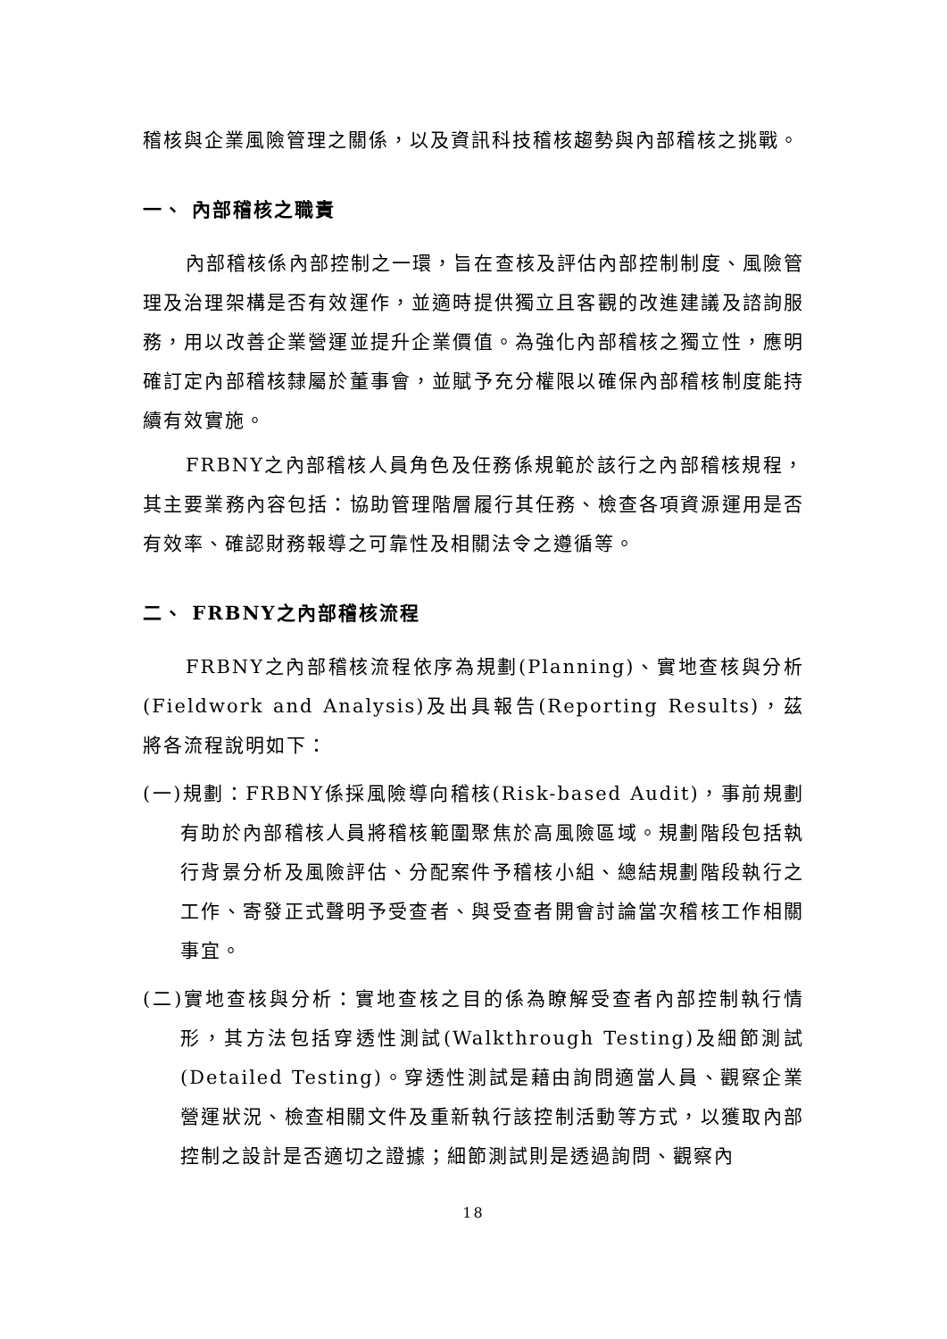稽核與企業風險管理之關係，以及資訊科技稽核趨勢與內部稽核之挑戰。
一、 內部稽核之職責
內部稽核係內部控制之一環，旨在查核及評估內部控制制度、風險管理及治理架構是否有效運作，並適時提供獨立且客觀的改進建議及諮詢服務，用以改善企業營運並提升企業價值。為強化內部稽核之獨立性，應明確訂定內部稽核隸屬於董事會，並賦予充分權限以確保內部稽核制度能持續有效實施。
FRBNY之內部稽核人員角色及任務係規範於該行之內部稽核規程，其主要業務內容包括：協助管理階層履行其任務、檢查各項資源運用是否有效率、確認財務報導之可靠性及相關法令之遵循等。
二、 FRBNY之內部稽核流程
FRBNY之內部稽核流程依序為規劃(Planning)、實地查核與分析(Fieldwork and Analysis)及出具報告(Reporting Results)，茲將各流程說明如下：
(一)規劃：FRBNY係採風險導向稽核(Risk-based Audit)，事前規劃有助於內部稽核人員將稽核範圍聚焦於高風險區域。規劃階段包括執行背景分析及風險評估、分配案件予稽核小組、總結規劃階段執行之工作、寄發正式聲明予受查者、與受查者開會討論當次稽核工作相關事宜。
(二)實地查核與分析：實地查核之目的係為瞭解受查者內部控制執行情形，其方法包括穿透性測試(Walkthrough Testing)及細節測試(Detailed Testing)。穿透性測試是藉由詢問適當人員、觀察企業營運狀況、檢查相關文件及重新執行該控制活動等方式，以獲取內部控制之設計是否適切之證據；細節測試則是透過詢問、觀察內
18